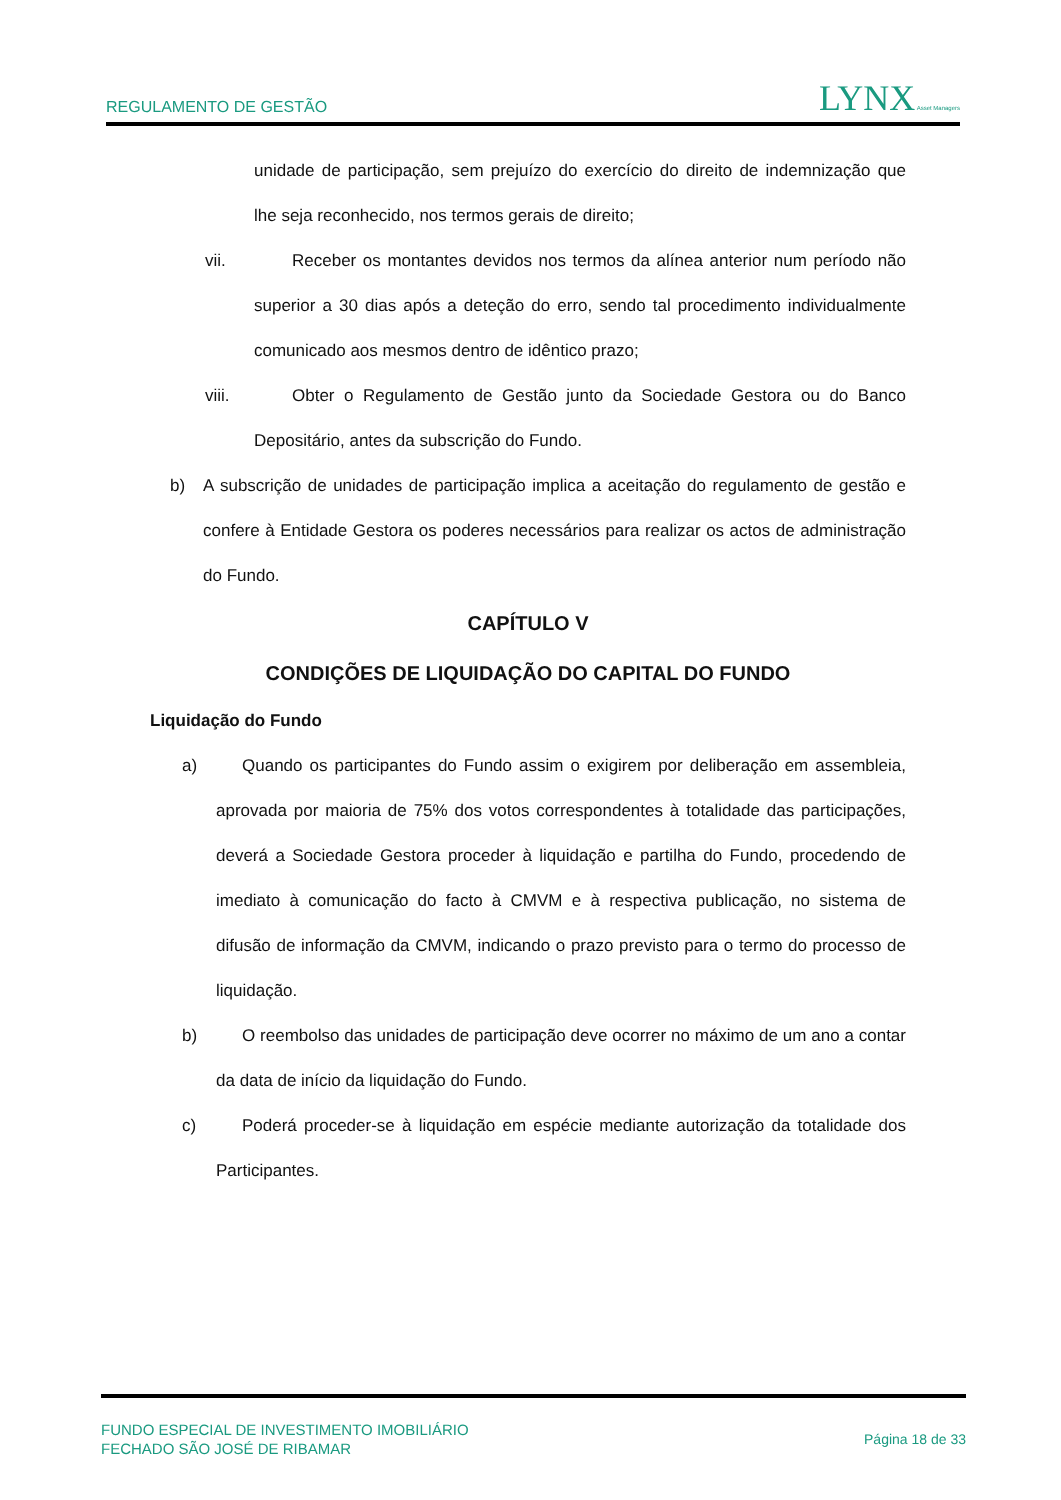REGULAMENTO DE GESTÃO LYNX Asset Managers
unidade de participação, sem prejuízo do exercício do direito de indemnização que lhe seja reconhecido, nos termos gerais de direito;
vii. Receber os montantes devidos nos termos da alínea anterior num período não superior a 30 dias após a deteção do erro, sendo tal procedimento individualmente comunicado aos mesmos dentro de idêntico prazo;
viii.
Obter o Regulamento de Gestão junto da Sociedade Gestora ou do Banco Depositário, antes da subscrição do Fundo.
b) A subscrição de unidades de participação implica a aceitação do regulamento de gestão e confere à Entidade Gestora os poderes necessários para realizar os actos de administração do Fundo.
CAPÍTULO V
CONDIÇÕES DE LIQUIDAÇÃO DO CAPITAL DO FUNDO
Liquidação do Fundo
a) Quando os participantes do Fundo assim o exigirem por deliberação em assembleia, aprovada por maioria de 75% dos votos correspondentes à totalidade das participações, deverá a Sociedade Gestora proceder à liquidação e partilha do Fundo, procedendo de imediato à comunicação do facto à CMVM e à respectiva publicação, no sistema de difusão de informação da CMVM, indicando o prazo previsto para o termo do processo de liquidação.
b) O reembolso das unidades de participação deve ocorrer no máximo de um ano a contar da data de início da liquidação do Fundo.
c) Poderá proceder-se à liquidação em espécie mediante autorização da totalidade dos Participantes.
FUNDO ESPECIAL DE INVESTIMENTO IMOBILIÁRIO
FECHADO SÃO JOSÉ DE RIBAMAR
Página 18 de 33